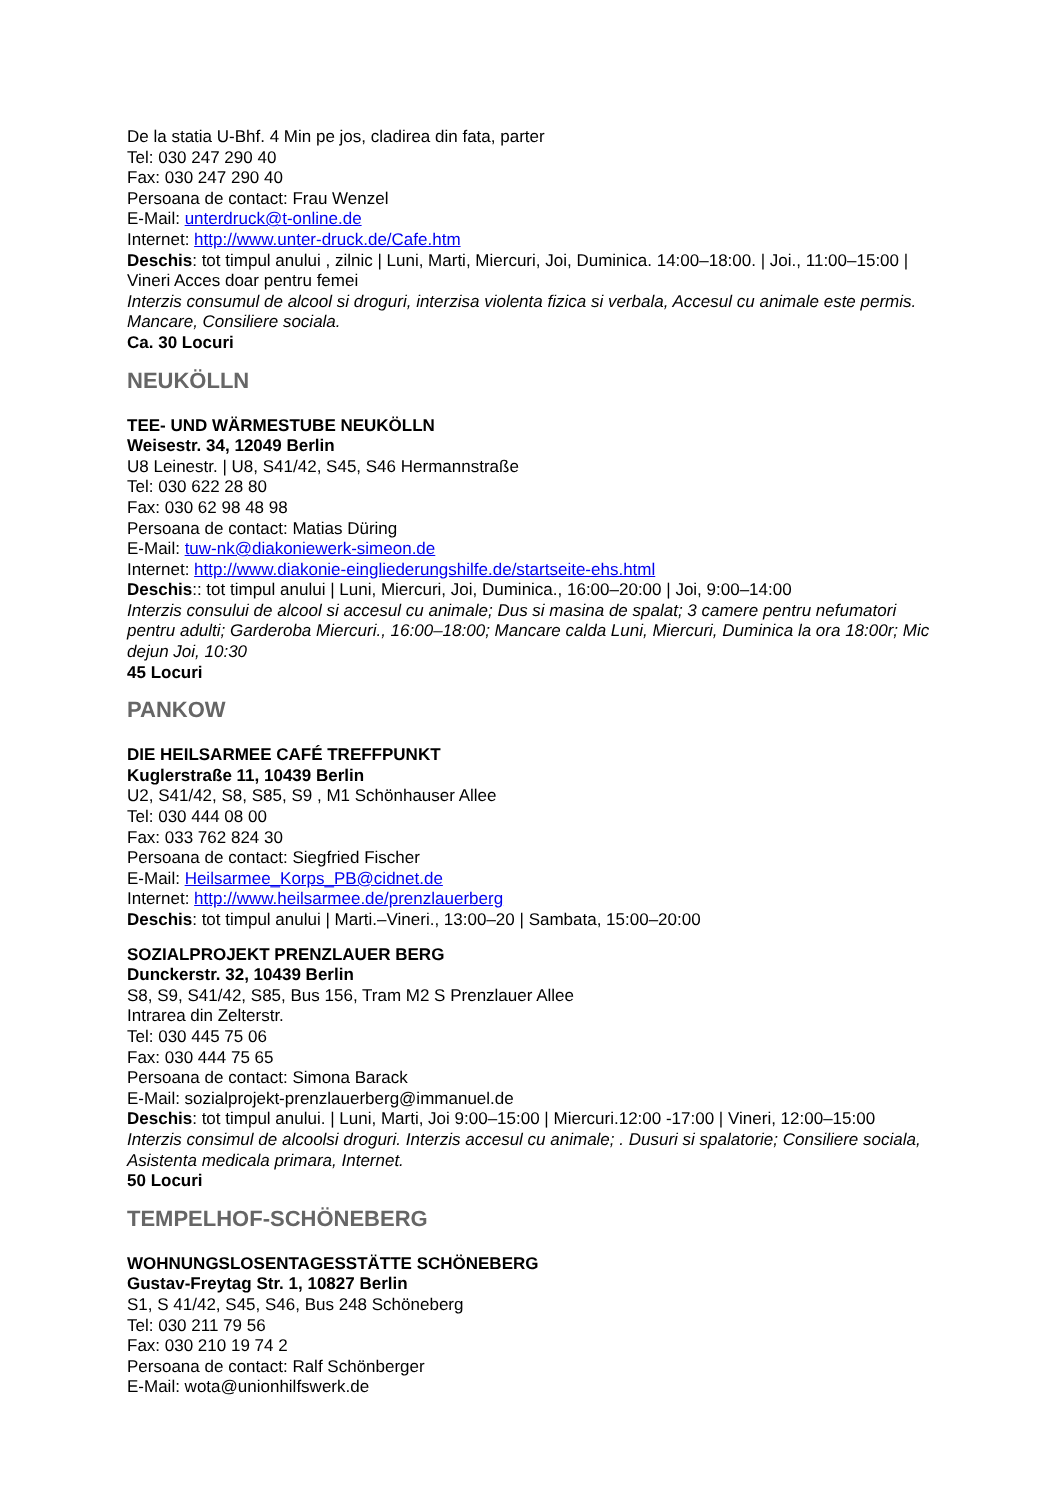De la statia U-Bhf. 4 Min pe jos, cladirea din fata, parter
Tel: 030 247 290 40
Fax: 030 247 290 40
Persoana de contact: Frau Wenzel
E-Mail: unterdruck@t-online.de
Internet: http://www.unter-druck.de/Cafe.htm
Deschis: tot timpul anului , zilnic | Luni, Marti, Miercuri, Joi, Duminica. 14:00–18:00. | Joi., 11:00–15:00 | Vineri Acces doar pentru femei
Interzis consumul de alcool si droguri, interzisa violenta fizica si verbala, Accesul cu animale este permis. Mancare, Consiliere sociala.
Ca. 30 Locuri
NEUKÖLLN
TEE- UND WÄRMESTUBE NEUKÖLLN
Weisestr. 34, 12049 Berlin
U8 Leinestr. | U8, S41/42, S45, S46 Hermannstraße
Tel: 030 622 28 80
Fax: 030 62 98 48 98
Persoana de contact: Matias Düring
E-Mail: tuw-nk@diakoniewerk-simeon.de
Internet: http://www.diakonie-eingliederungshilfe.de/startseite-ehs.html
Deschis:: tot timpul anului | Luni, Miercuri, Joi, Duminica., 16:00–20:00 | Joi, 9:00–14:00
Interzis consului de alcool si accesul cu animale; Dus si masina de spalat; 3 camere pentru nefumatori pentru adulti; Garderoba Miercuri., 16:00–18:00; Mancare calda Luni, Miercuri, Duminica la ora 18:00r; Mic dejun Joi, 10:30
45 Locuri
PANKOW
DIE HEILSARMEE CAFÉ TREFFPUNKT
Kuglerstraße 11, 10439 Berlin
U2, S41/42, S8, S85, S9 , M1 Schönhauser Allee
Tel: 030 444 08 00
Fax: 033 762 824 30
Persoana de contact: Siegfried Fischer
E-Mail: Heilsarmee_Korps_PB@cidnet.de
Internet: http://www.heilsarmee.de/prenzlauerberg
Deschis: tot timpul anului | Marti.–Vineri., 13:00–20 | Sambata, 15:00–20:00
SOZIALPROJEKT PRENZLAUER BERG
Dunckerstr. 32, 10439 Berlin
S8, S9, S41/42, S85, Bus 156, Tram M2 S Prenzlauer Allee
Intrarea din Zelterstr.
Tel: 030 445 75 06
Fax: 030 444 75 65
Persoana de contact: Simona Barack
E-Mail: sozialprojekt-prenzlauerberg@immanuel.de
Deschis: tot timpul anului. | Luni, Marti, Joi 9:00–15:00 | Miercuri.12:00 -17:00 | Vineri, 12:00–15:00
Interzis consimul de alcoolsi droguri. Interzis accesul cu animale; . Dusuri si spalatorie; Consiliere sociala, Asistenta medicala primara, Internet.
50 Locuri
TEMPELHOF-SCHÖNEBERG
WOHNUNGSLOSENTAGESSTÄTTE SCHÖNEBERG
Gustav-Freytag Str. 1, 10827 Berlin
S1, S 41/42, S45, S46, Bus 248 Schöneberg
Tel: 030 211 79 56
Fax: 030 210 19 74 2
Persoana de contact: Ralf Schönberger
E-Mail: wota@unionhilfswerk.de